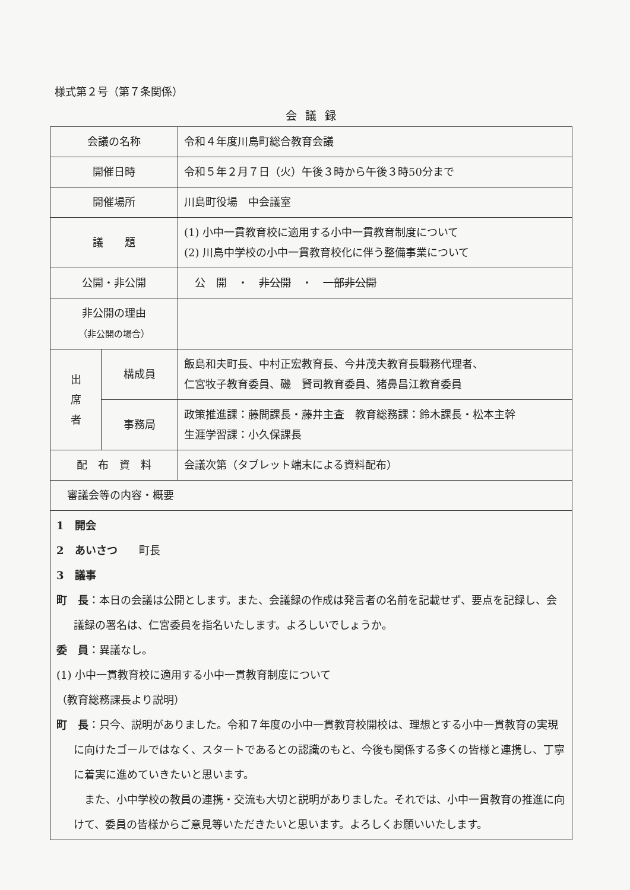様式第２号（第７条関係）
会議録
| 会議の名称 | | 令和４年度川島町総合教育会議 |
| 開催日時 | | 令和５年２月７日（火）午後３時から午後３時50分まで |
| 開催場所 | | 川島町役場 中会議室 |
| 議 題 | | (1) 小中一貫教育校に適用する小中一貫教育制度について (2) 川島中学校の小中一貫教育校化に伴う整備事業について |
| 公開・非公開 | | 公 開 ・ 非公開 ・ 一部非公開 |
| 非公開の理由 （非公開の場合） | | |
| 出 席 者 | 構成員 | 飯島和夫町長、中村正宏教育長、今井茂夫教育長職務代理者、 仁宮牧子教育委員、磯 賢司教育委員、猪鼻昌江教育委員 |
| | 事務局 | 政策推進課：藤間課長・藤井主査 教育総務課：鈴木課長・松本主幹 生涯学習課：小久保課長 |
| 配 布 資 料 | | 会議次第（タブレット端末による資料配布） |
| 審議会等の内容・概要 | | |
| 1 開会 2 あいさつ 町長 3 議事 町 長 ：本日の会議は公開とします。また、会議録の作成は発言者の名前を記載せず、要点を記録し、会議録の署名は、仁宮委員を指名いたします。よろしいでしょうか。 委 員 ：異議なし。 (1) 小中一貫教育校に適用する小中一貫教育制度について （教育総務課長より説明） 町 長 ：只今、説明がありました。令和７年度の小中一貫教育校開校は、理想とする小中一貫教育の実現に向けたゴールではなく、スタートであるとの認識のもと、今後も関係する多くの皆様と連携し、丁寧に着実に進めていきたいと思います。 また、小中学校の教員の連携・交流も大切と説明がありました。それでは、小中一貫教育の推進に向けて、委員の皆様からご意見等いただきたいと思います。よろしくお願いいたします。 | | |